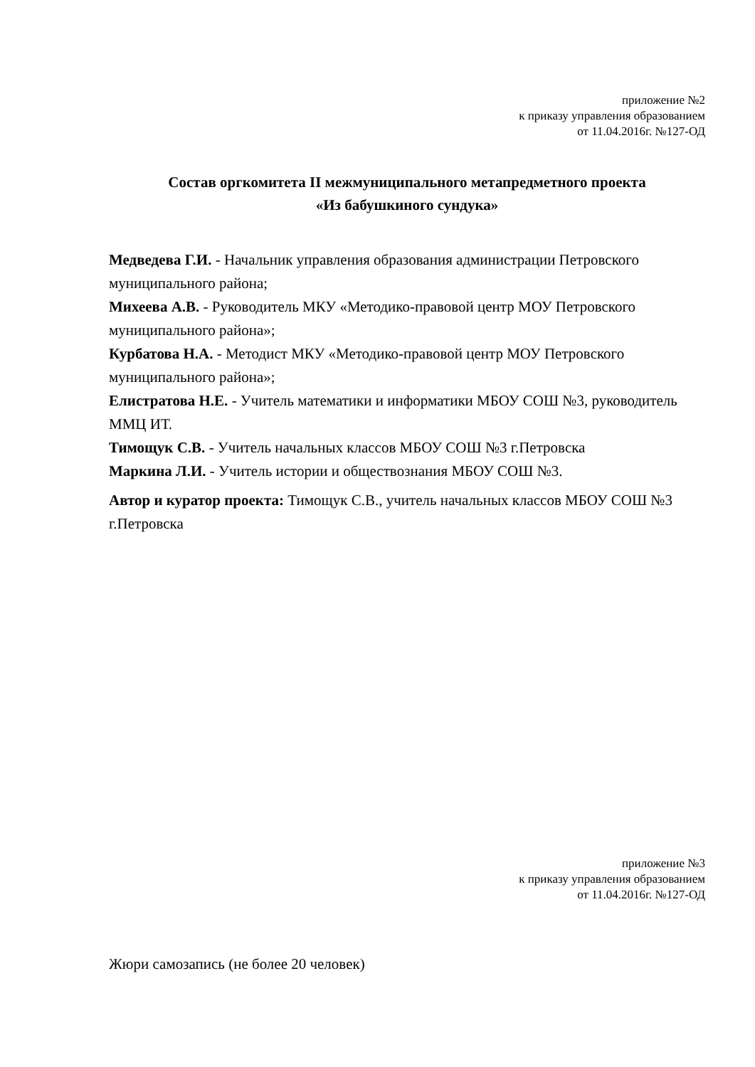приложение №2
к приказу управления образованием
от 11.04.2016г. №127-ОД
Состав оргкомитета II межмуниципального метапредметного проекта
«Из бабушкиного сундука»
Медведева Г.И. - Начальник управления образования администрации Петровского муниципального района;
Михеева А.В. - Руководитель МКУ «Методико-правовой центр МОУ Петровского муниципального района»;
Курбатова Н.А. - Методист МКУ «Методико-правовой центр МОУ Петровского муниципального района»;
Елистратова Н.Е. - Учитель математики и информатики МБОУ СОШ №3, руководитель ММЦ ИТ.
Тимощук С.В. - Учитель начальных классов МБОУ СОШ №3 г.Петровска
Маркина Л.И. - Учитель истории и обществознания МБОУ СОШ №3.
Автор и куратор проекта: Тимощук С.В., учитель начальных классов МБОУ СОШ №3 г.Петровска
приложение №3
к приказу управления образованием
от 11.04.2016г. №127-ОД
Жюри самозапись (не более 20 человек)